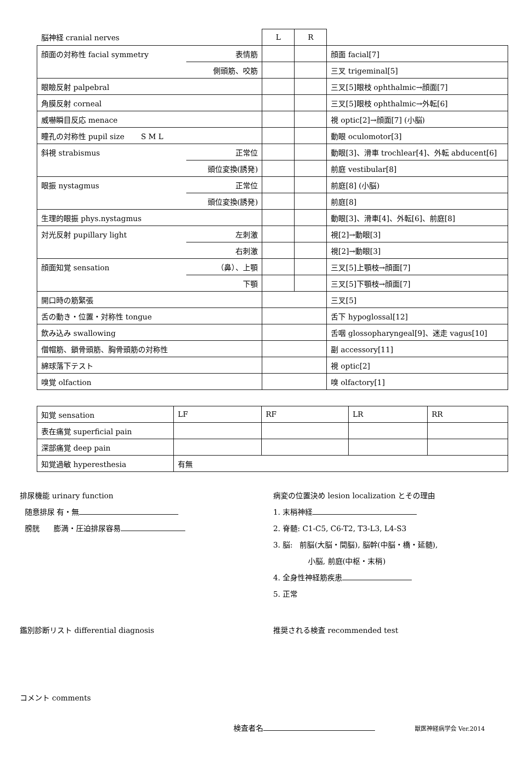| 脳神経 cranial nerves | | L | R | |
| 顔面の対称性 facial symmetry | 表情筋 | | | 顔面 facial[7] |
| | 側頭筋、咬筋 | | | 三叉 trigeminal[5] |
| 眼瞼反射 palpebral | | | | 三叉[5]眼枝 ophthalmic→顔面[7] |
| 角膜反射 corneal | | | | 三叉[5]眼枝 ophthalmic→外転[6] |
| 威嚇瞬目反応 menace | | | | 視 optic[2]→顔面[7] (小脳) |
| 瞳孔の対称性 pupil size S M L | | | | 動眼 oculomotor[3] |
| 斜視 strabismus | 正常位 | | | 動眼[3]、滑車 trochlear[4]、外転 abducent[6] |
| | 頭位変換(誘発) | | | 前庭 vestibular[8] |
| 眼振 nystagmus | 正常位 | | | 前庭[8] (小脳) |
| | 頭位変換(誘発) | | | 前庭[8] |
| 生理的眼振 phys.nystagmus | | | | 動眼[3]、滑車[4]、外転[6]、前庭[8] |
| 対光反射 pupillary light | 左刺激 | | | 視[2]→動眼[3] |
| | 右刺激 | | | 視[2]→動眼[3] |
| 顔面知覚 sensation | （鼻）、上顎 | | | 三叉[5]上顎枝→顔面[7] |
| | 下顎 | | | 三叉[5]下顎枝→顔面[7] |
| 開口時の筋緊張 | | | | 三叉[5] |
| 舌の動き・位置・対称性 tongue | | | | 舌下 hypoglossal[12] |
| 飲み込み swallowing | | | | 舌咽 glossopharyngeal[9]、迷走 vagus[10] |
| 僧帽筋、鎖骨頭筋、胸骨頭筋の対称性 | | | | 副 accessory[11] |
| 綿球落下テスト | | | | 視 optic[2] |
| 嗅覚 olfaction | | | | 嗅 olfactory[1] |
| 知覚 sensation | LF | RF | LR | RR |
| 表在痛覚 superficial pain | | | | |
| 深部痛覚 deep pain | | | | |
| 知覚過敏 hyperesthesia | 有無 | | | |
排尿機能 urinary function
随意排尿 有・無
膀胱 膨満・圧迫排尿容易
病変の位置決め lesion localization とその理由
1. 末梢神経
2. 脊髄: C1-C5, C6-T2, T3-L3, L4-S3
3. 脳: 前脳(大脳・間脳), 脳幹(中脳・橋・延髄),
小脳, 前庭(中枢・末梢)
4. 全身性神経筋疾患
5. 正常
鑑別診断リスト differential diagnosis 推奨される検査 recommended test
コメント comments
検査者名 獣医神経病学会 Ver.2014